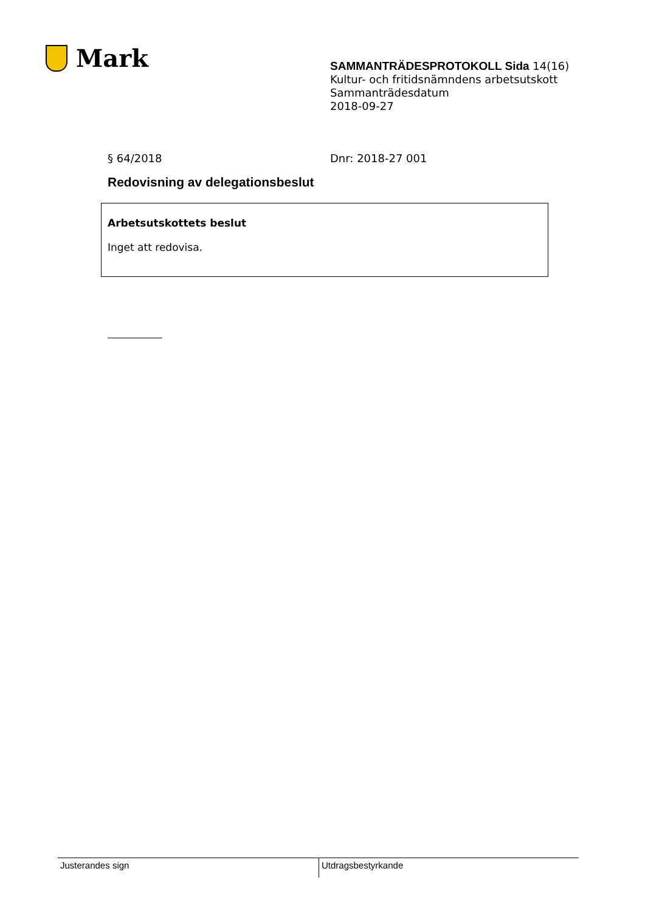Mark
SAMMANTRÄDESPROTOKOLL Sida 14(16)
Kultur- och fritidsnämndens arbetsutskott
Sammanträdesdatum
2018-09-27
§ 64/2018 Dnr: 2018-27 001
Redovisning av delegationsbeslut
Arbetsutskottets beslut
Inget att redovisa.
Justerandes sign Utdragsbestyrkande